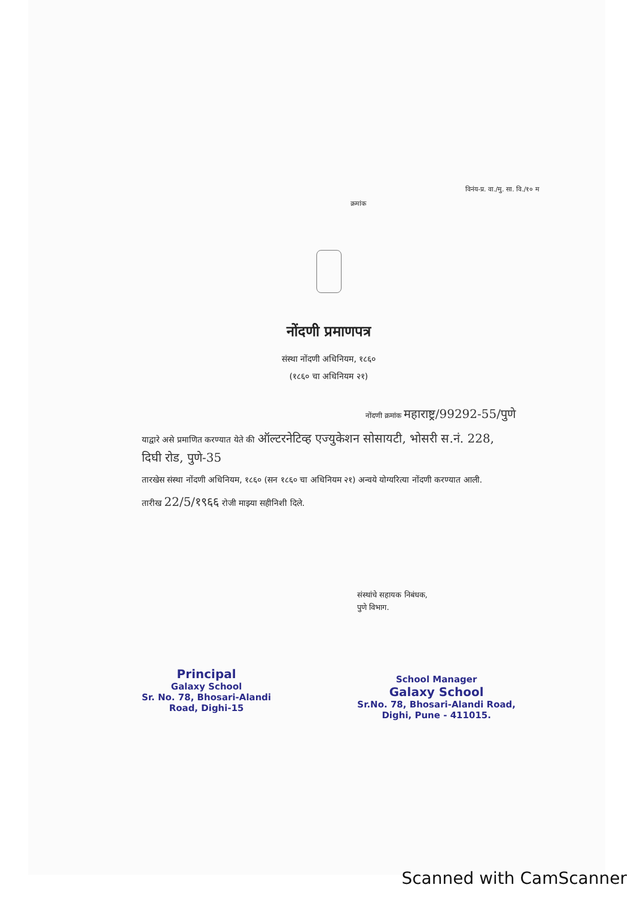विनंय-प्र. वा./मु. सा. वि./१० म
क्रमांक
नोंदणी प्रमाणपत्र
संस्था नोंदणी अधिनियम, १८६०
(१८६० चा अधिनियम २१)
नोंदणी क्रमांक महाराष्ट्र/99292-55/पुणे
याद्वारे असे प्रमाणित करण्यात येते की ऑल्टरनेटिव्ह एज्युकेशन सोसायटी, भोसरी स.नं. 228, दिघी रोड, पुणे-35
तारखेस संस्था नोंदणी अधिनियम, १८६० (सन १८६० चा अधिनियम २१) अन्वये योग्यरित्या नोंदणी करण्यात आली.
तारीख 22/5/१९६६ रोजी माझ्या सहीनिशी दिले.
Principal
Galaxy School
Sr. No. 78, Bhosari-Alandi
Road, Dighi-15
संस्थांचे सहायक निबंधक,
पुणे विभाग.
School Manager
Galaxy School
Sr.No. 78, Bhosari-Alandi Road,
Dighi, Pune - 411015.
Scanned with CamScanner